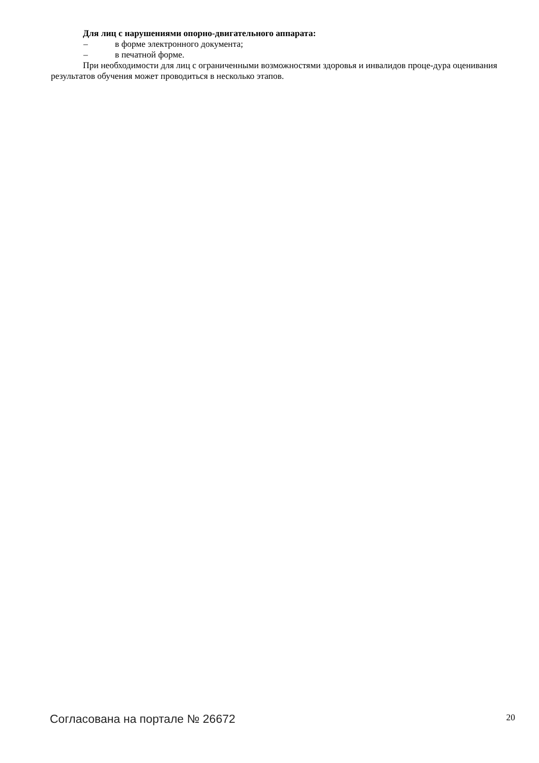Для лиц с нарушениями опорно-двигательного аппарата:
– в форме электронного документа;
– в печатной форме.
При необходимости для лиц с ограниченными возможностями здоровья и инвалидов проце-дура оценивания результатов обучения может проводиться в несколько этапов.
Согласована на портале № 26672 20